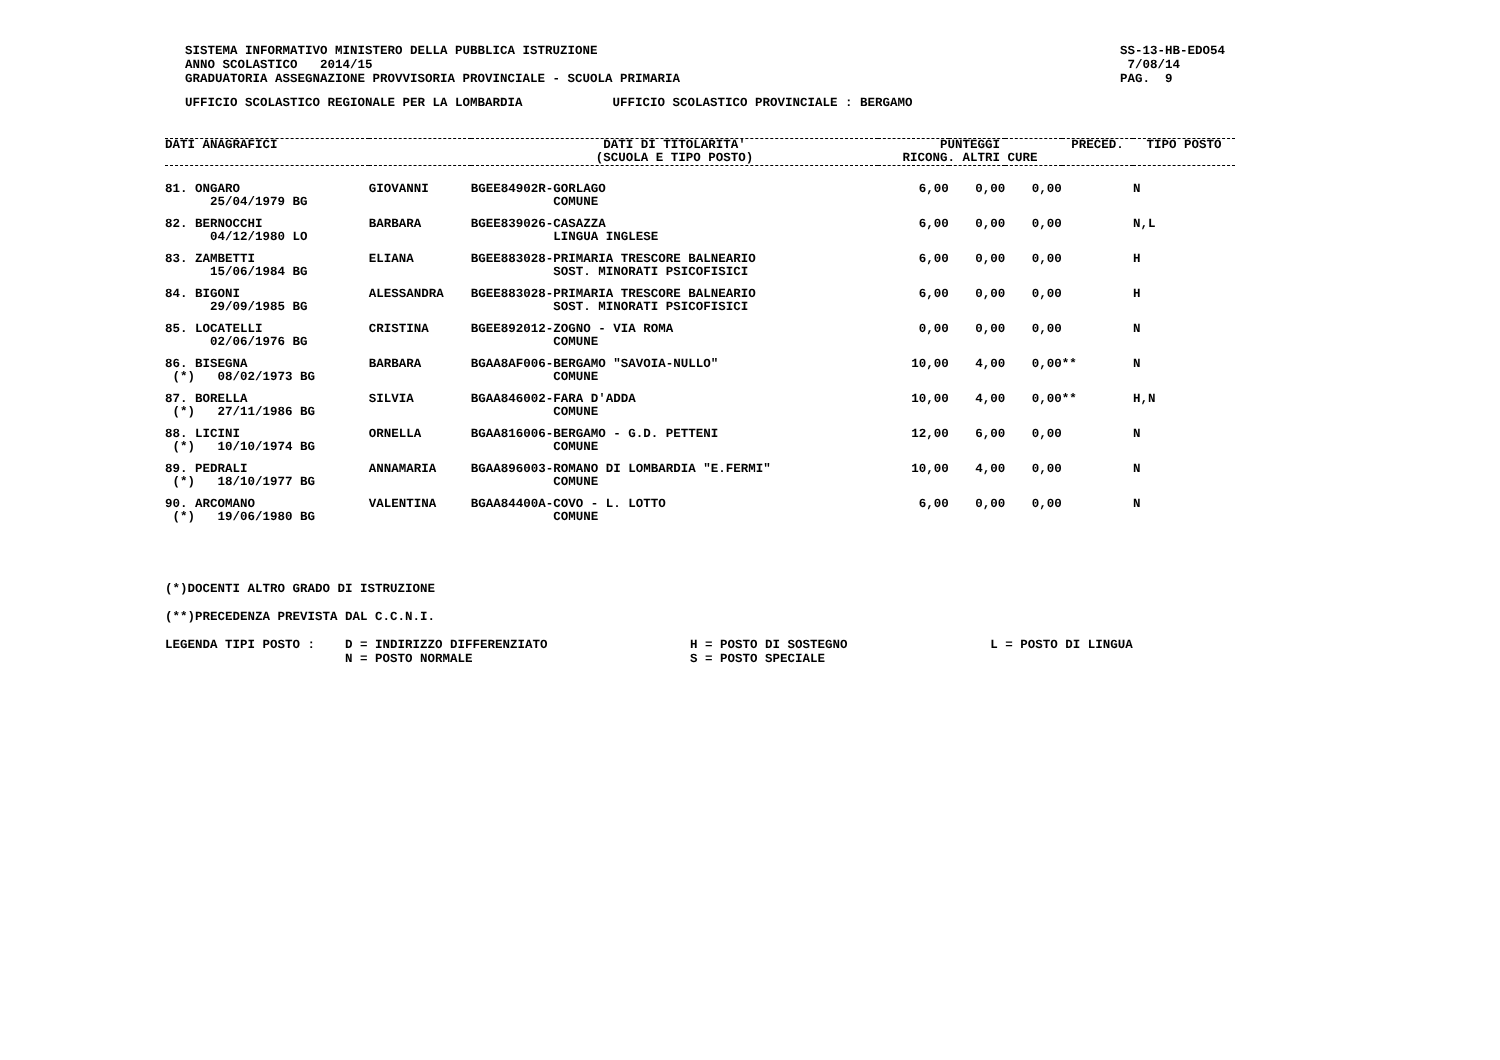SISTEMA INFORMATIVO MINISTERO DELLA PUBBLICA ISTRUZIONE
ANNO SCOLASTICO   2014/15
GRADUATORIA ASSEGNAZIONE PROVVISORIA PROVINCIALE - SCUOLA PRIMARIA
SS-13-HB-EDO54
 7/08/14
PAG.  9
UFFICIO SCOLASTICO REGIONALE PER LA LOMBARDIA            UFFICIO SCOLASTICO PROVINCIALE : BERGAMO
| DATI ANAGRAFICI | | DATI DI TITOLARITA' (SCUOLA E TIPO POSTO) | PUNTEGGI RICONG. ALTRI CURE | | | PRECED. | TIPO POSTO |
| --- | --- | --- | --- | --- | --- | --- | --- |
| 81. ONGARO 25/04/1979 BG | GIOVANNI | BGEE84902R-GORLAGO COMUNE | 6,00 | 0,00 | 0,00 | | N |
| 82. BERNOCCHI 04/12/1980 LO | BARBARA | BGEE839026-CASAZZA LINGUA INGLESE | 6,00 | 0,00 | 0,00 | | N,L |
| 83. ZAMBETTI 15/06/1984 BG | ELIANA | BGEE883028-PRIMARIA TRESCORE BALNEARIO SOST. MINORATI PSICOFISICI | 6,00 | 0,00 | 0,00 | | H |
| 84. BIGONI 29/09/1985 BG | ALESSANDRA | BGEE883028-PRIMARIA TRESCORE BALNEARIO SOST. MINORATI PSICOFISICI | 6,00 | 0,00 | 0,00 | | H |
| 85. LOCATELLI 02/06/1976 BG | CRISTINA | BGEE892012-ZOGNO - VIA ROMA COMUNE | 0,00 | 0,00 | 0,00 | | N |
| 86. BISEGNA (*) 08/02/1973 BG | BARBARA | BGAA8AF006-BERGAMO "SAVOIA-NULLO" COMUNE | 10,00 | 4,00 | 0,00 | ** | N |
| 87. BORELLA (*) 27/11/1986 BG | SILVIA | BGAA846002-FARA D'ADDA COMUNE | 10,00 | 4,00 | 0,00 | ** | H,N |
| 88. LICINI (*) 10/10/1974 BG | ORNELLA | BGAA816006-BERGAMO - G.D. PETTENI COMUNE | 12,00 | 6,00 | 0,00 | | N |
| 89. PEDRALI (*) 18/10/1977 BG | ANNAMARIA | BGAA896003-ROMANO DI LOMBARDIA "E.FERMI" COMUNE | 10,00 | 4,00 | 0,00 | | N |
| 90. ARCOMANO (*) 19/06/1980 BG | VALENTINA | BGAA84400A-COVO - L. LOTTO COMUNE | 6,00 | 0,00 | 0,00 | | N |
(*)DOCENTI ALTRO GRADO DI ISTRUZIONE

(**)PRECEDENZA PREVISTA DAL C.C.N.I.

LEGENDA TIPI POSTO :    D = INDIRIZZO DIFFERENZIATO                   H = POSTO DI SOSTEGNO                   L = POSTO DI LINGUA
                        N = POSTO NORMALE                             S = POSTO SPECIALE